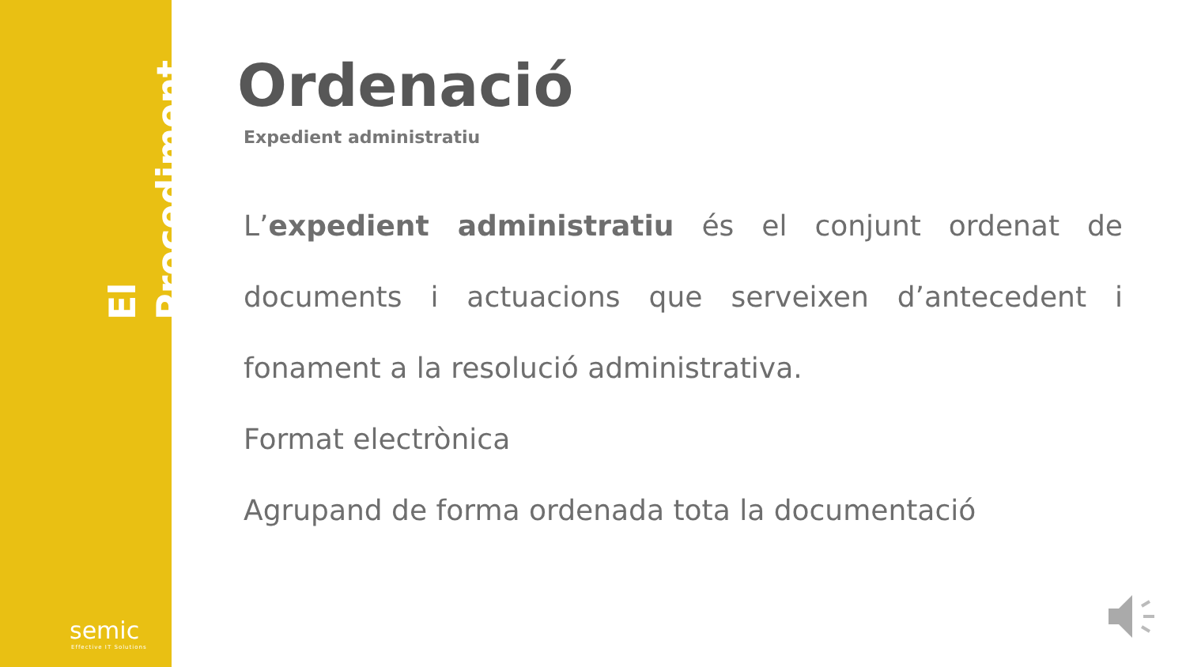El Procediment
semic
Effective IT Solutions
Ordenació
Expedient administratiu
L’expedient administratiu és el conjunt ordenat de documents i actuacions que serveixen d’antecedent i fonament a la resolució administrativa.
Format electrònica
Agrupand de forma ordenada tota la documentació